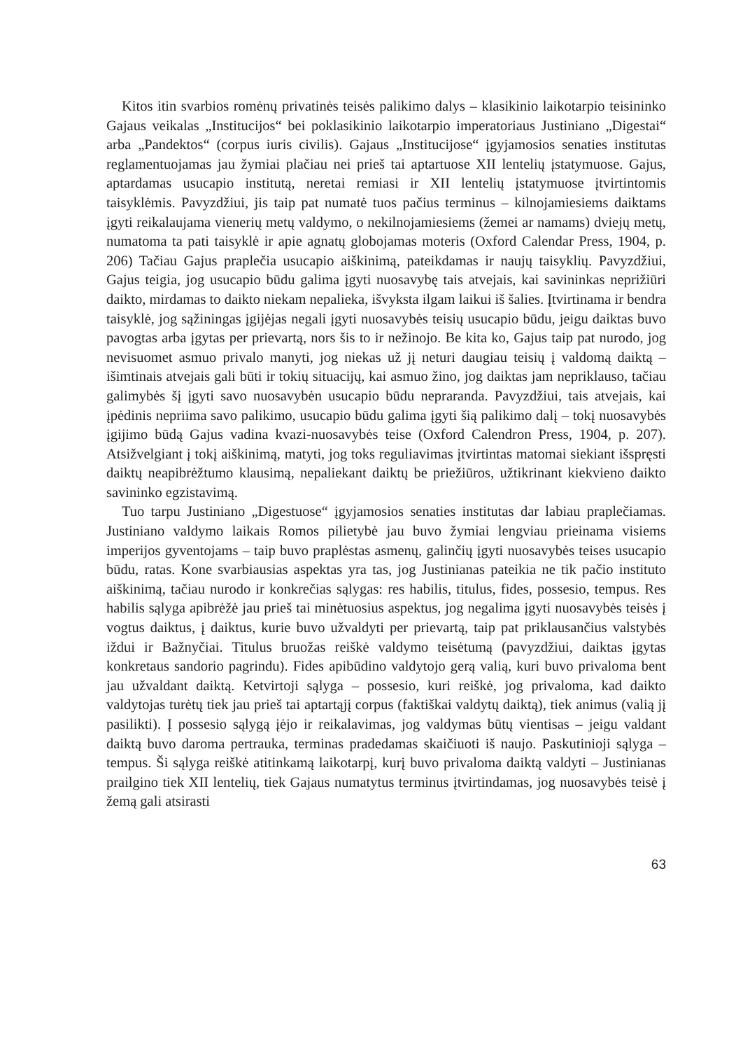Kitos itin svarbios romėnų privatinės teisės palikimo dalys – klasikinio laikotarpio teisininko Gajaus veikalas „Institucijos“ bei poklasikinio laikotarpio imperatoriaus Justiniano „Digestai“ arba „Pandektos“ (corpus iuris civilis). Gajaus „Institucijose“ įgyjamosios senaties institutas reglamentuojamas jau žymiai plačiau nei prieš tai aptartuose XII lentelių įstatymuose. Gajus, aptardamas usucapio institutą, neretai remiasi ir XII lentelių įstatymuose įtvirtintomis taisyklėmis. Pavyzdžiui, jis taip pat numatė tuos pačius terminus – kilnojamiesiems daiktams įgyti reikalaujama vienerių metų valdymo, o nekilnojamiesiems (žemei ar namams) dviejų metų, numatoma ta pati taisyklė ir apie agnatų globojamas moteris (Oxford Calendar Press, 1904, p. 206) Tačiau Gajus praplečia usucapio aiškinimą, pateikdamas ir naujų taisyklių. Pavyzdžiui, Gajus teigia, jog usucapio būdu galima įgyti nuosavybę tais atvejais, kai savininkas neprižiūri daikto, mirdamas to daikto niekam nepalieka, išvyksta ilgam laikui iš šalies. Įtvirtinama ir bendra taisyklė, jog sąžiningas įgijėjas negali įgyti nuosavybės teisių usucapio būdu, jeigu daiktas buvo pavogtas arba įgytas per prievartą, nors šis to ir nežinojo. Be kita ko, Gajus taip pat nurodo, jog nevisuomet asmuo privalo manyti, jog niekas už jį neturi daugiau teisių į valdomą daiktą – išimtinais atvejais gali būti ir tokių situacijų, kai asmuo žino, jog daiktas jam nepriklauso, tačiau galimybės šį įgyti savo nuosavybėn usucapio būdu nepraranda. Pavyzdžiui, tais atvejais, kai įpėdinis nepriima savo palikimo, usucapio būdu galima įgyti šią palikimo dalį – tokį nuosavybės įgijimo būdą Gajus vadina kvazi-nuosavybės teise (Oxford Calendron Press, 1904, p. 207). Atsižvelgiant į tokį aiškinimą, matyti, jog toks reguliavimas įtvirtintas matomai siekiant išspręsti daiktų neapibrėžtumo klausimą, nepaliekant daiktų be priežiūros, užtikrinant kiekvieno daikto savininko egzistavimą.
Tuo tarpu Justiniano „Digestuose“ įgyjamosios senaties institutas dar labiau praplečiamas. Justiniano valdymo laikais Romos pilietybė jau buvo žymiai lengviau prieinama visiems imperijos gyventojams – taip buvo praplėstas asmenų, galinčių įgyti nuosavybės teises usucapio būdu, ratas. Kone svarbiausias aspektas yra tas, jog Justinianas pateikia ne tik pačio instituto aiškinimą, tačiau nurodo ir konkrečias sąlygas: res habilis, titulus, fides, possesio, tempus. Res habilis sąlyga apibrėžė jau prieš tai minėtuosius aspektus, jog negalima įgyti nuosavybės teisės į vogtus daiktus, į daiktus, kurie buvo užvaldyti per prievartą, taip pat priklausančius valstybės iždui ir Bažnyčiai. Titulus bruožas reiškė valdymo teisėtumą (pavyzdžiui, daiktas įgytas konkretaus sandorio pagrindu). Fides apibūdino valdytojo gerą valią, kuri buvo privaloma bent jau užvaldant daiktą. Ketvirtoji sąlyga – possesio, kuri reiškė, jog privaloma, kad daikto valdytojas turėtų tiek jau prieš tai aptartąjį corpus (faktiškai valdytų daiktą), tiek animus (valią jį pasilikti). Į possesio sąlygą įėjo ir reikalavimas, jog valdymas būtų vientisas – jeigu valdant daiktą buvo daroma pertrauka, terminas pradedamas skaičiuoti iš naujo. Paskutinioji sąlyga – tempus. Ši sąlyga reiškė atitinkamą laikotarpį, kurį buvo privaloma daiktą valdyti – Justinianas prailgino tiek XII lentelių, tiek Gajaus numatytus terminus įtvirtindamas, jog nuosavybės teisė į žemą gali atsirasti
63